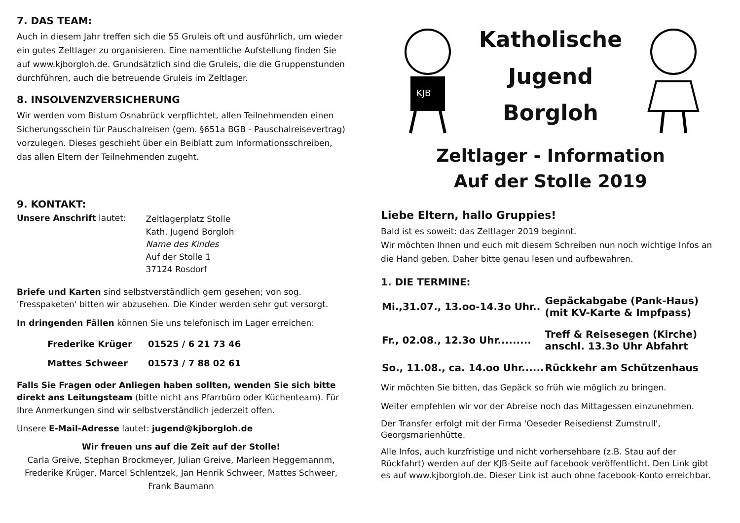7. DAS TEAM:
Auch in diesem Jahr treffen sich die 55 Gruleis oft und ausführlich, um wieder ein gutes Zeltlager zu organisieren. Eine namentliche Aufstellung finden Sie auf www.kjborgloh.de. Grundsätzlich sind die Gruleis, die die Gruppenstunden durchführen, auch die betreuende Gruleis im Zeltlager.
8. INSOLVENZVERSICHERUNG
Wir werden vom Bistum Osnabrück verpflichtet, allen Teilnehmenden einen Sicherungsschein für Pauschalreisen (gem. §651a BGB - Pauschalreisevertrag) vorzulegen. Dieses geschieht über ein Beiblatt zum Informationsschreiben, das allen Eltern der Teilnehmenden zugeht.
9. KONTAKT:
Unsere Anschrift lautet:
Zeltlagerplatz Stolle
Kath. Jugend Borgloh
Name des Kindes
Auf der Stolle 1
37124 Rosdorf
Briefe und Karten sind selbstverständlich gern gesehen; von sog. 'Fresspaketen' bitten wir abzusehen. Die Kinder werden sehr gut versorgt.
In dringenden Fällen können Sie uns telefonisch im Lager erreichen:
| Frederike Krüger | 01525 / 6 21 73 46 |
| Mattes Schweer | 01573 / 7 88 02 61 |
Falls Sie Fragen oder Anliegen haben sollten, wenden Sie sich bitte direkt ans Leitungsteam (bitte nicht ans Pfarrbüro oder Küchenteam). Für Ihre Anmerkungen sind wir selbstverständlich jederzeit offen.
Unsere E-Mail-Adresse lautet: jugend@kjborgloh.de
Wir freuen uns auf die Zeit auf der Stolle!
Carla Greive, Stephan Brockmeyer, Julian Greive, Marleen Heggemannm, Frederike Krüger, Marcel Schlentzek, Jan Henrik Schweer, Mattes Schweer, Frank Baumann
KJB
Katholische
Jugend
Borgloh
Zeltlager - Information
Auf der Stolle 2019
Liebe Eltern, hallo Gruppies!
Bald ist es soweit: das Zeltlager 2019 beginnt.
Wir möchten Ihnen und euch mit diesem Schreiben nun noch wichtige Infos an die Hand geben. Daher bitte genau lesen und aufbewahren.
1. DIE TERMINE:
| Mi.,31.07., 13.oo-14.3o Uhr.. | Gepäckabgabe (Pank-Haus) (mit KV-Karte & Impfpass) |
| Fr., 02.08., 12.3o Uhr......... | Treff & Reisesegen (Kirche) anschl. 13.3o Uhr Abfahrt |
| So., 11.08., ca. 14.oo Uhr...... | Rückkehr am Schützenhaus |
Wir möchten Sie bitten, das Gepäck so früh wie möglich zu bringen.
Weiter empfehlen wir vor der Abreise noch das Mittagessen einzunehmen.
Der Transfer erfolgt mit der Firma 'Oeseder Reisedienst Zumstrull', Georgsmarienhütte.
Alle Infos, auch kurzfristige und nicht vorhersehbare (z.B. Stau auf der Rückfahrt) werden auf der KJB-Seite auf facebook veröffentlicht. Den Link gibt es auf www.kjborgloh.de. Dieser Link ist auch ohne facebook-Konto erreichbar.